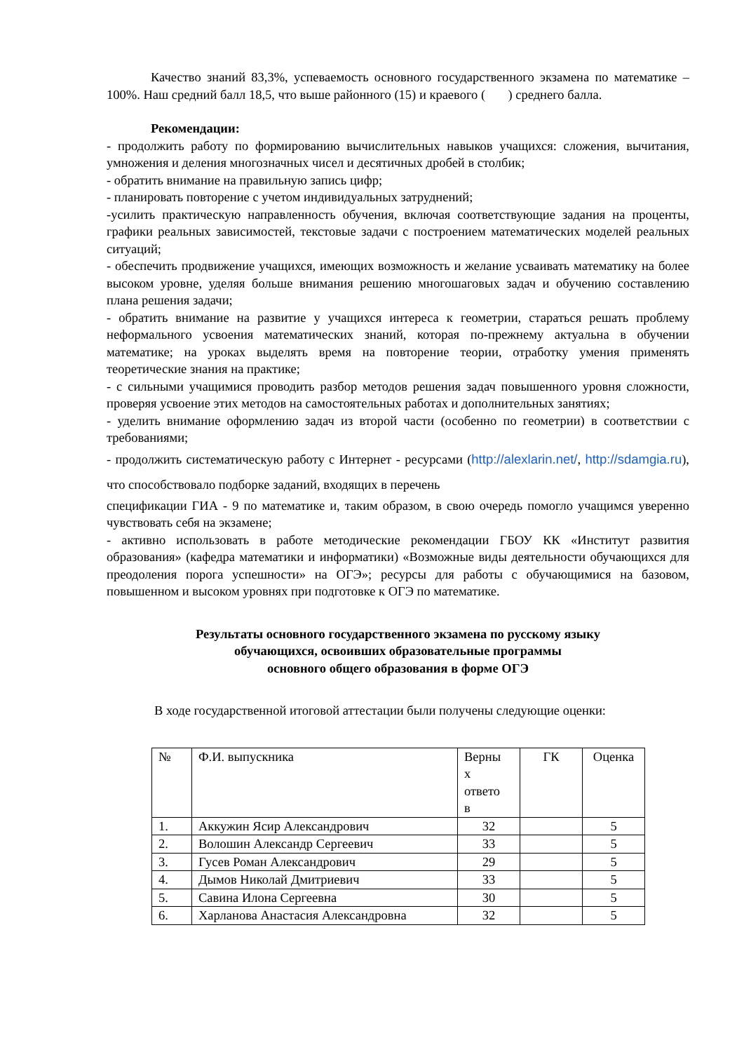Качество знаний 83,3%, успеваемость основного государственного экзамена по математике – 100%. Наш средний балл 18,5, что выше районного (15) и краевого ( ) среднего балла.
Рекомендации:
- продолжить работу по формированию вычислительных навыков учащихся: сложения, вычитания, умножения и деления многозначных чисел и десятичных дробей в столбик;
- обратить внимание на правильную запись цифр;
- планировать повторение с учетом индивидуальных затруднений;
-усилить практическую направленность обучения, включая соответствующие задания на проценты, графики реальных зависимостей, текстовые задачи с построением математических моделей реальных ситуаций;
- обеспечить продвижение учащихся, имеющих возможность и желание усваивать математику на более высоком уровне, уделяя больше внимания решению многошаговых задач и обучению составлению плана решения задачи;
- обратить внимание на развитие у учащихся интереса к геометрии, стараться решать проблему неформального усвоения математических знаний, которая по-прежнему актуальна в обучении математике; на уроках выделять время на повторение теории, отработку умения применять теоретические знания на практике;
- с сильными учащимися проводить разбор методов решения задач повышенного уровня сложности, проверяя усвоение этих методов на самостоятельных работах и дополнительных занятиях;
- уделить внимание оформлению задач из второй части (особенно по геометрии) в соответствии с требованиями;
- продолжить систематическую работу с Интернет - ресурсами (http://alexlarin.net/, http://sdamgia.ru), что способствовало подборке заданий, входящих в перечень
спецификации ГИА - 9 по математике и, таким образом, в свою очередь помогло учащимся уверенно чувствовать себя на экзамене;
- активно использовать в работе методические рекомендации ГБОУ КК «Институт развития образования» (кафедра математики и информатики) «Возможные виды деятельности обучающихся для преодоления порога успешности» на ОГЭ»; ресурсы для работы с обучающимися на базовом, повышенном и высоком уровнях при подготовке к ОГЭ по математике.
Результаты основного государственного экзамена по русскому языку
обучающихся, освоивших образовательные программы
основного общего образования в форме ОГЭ
В ходе государственной итоговой аттестации были получены следующие оценки:
| № | Ф.И. выпускника | Верны х ответо в | ГК | Оценка |
| 1. | Аккужин Ясир Александрович | 32 | | 5 |
| 2. | Волошин Александр Сергеевич | 33 | | 5 |
| 3. | Гусев Роман Александрович | 29 | | 5 |
| 4. | Дымов Николай Дмитриевич | 33 | | 5 |
| 5. | Савина Илона Сергеевна | 30 | | 5 |
| 6. | Харланова Анастасия Александровна | 32 | | 5 |